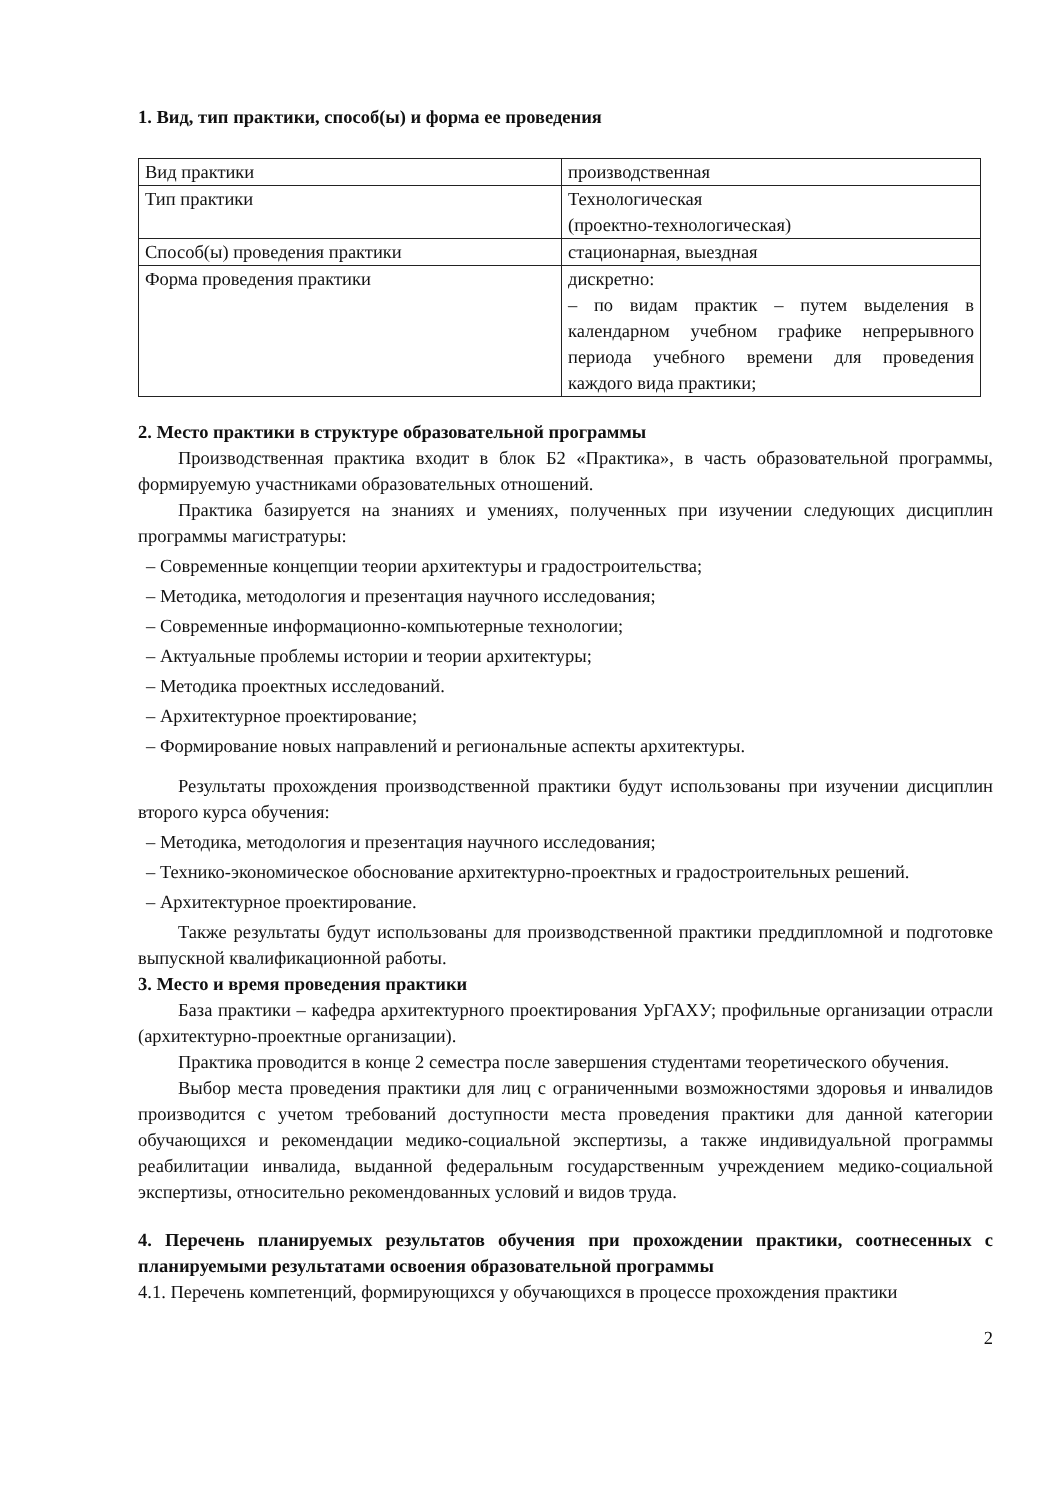1. Вид, тип практики, способ(ы) и форма ее проведения
| Вид практики | производственная |
| Тип практики | Технологическая (проектно-технологическая) |
| Способ(ы) проведения практики | стационарная, выездная |
| Форма проведения практики | дискретно: – по видам практик – путем выделения в календарном учебном графике непрерывного периода учебного времени для проведения каждого вида практики; |
2. Место практики в структуре образовательной программы
Производственная практика входит в блок Б2 «Практика», в часть образовательной программы, формируемую участниками образовательных отношений.
Практика базируется на знаниях и умениях, полученных при изучении следующих дисциплин программы магистратуры:
– Современные концепции теории архитектуры и градостроительства;
– Методика, методология и презентация научного исследования;
– Современные информационно-компьютерные технологии;
– Актуальные проблемы истории и теории архитектуры;
– Методика проектных исследований.
– Архитектурное проектирование;
– Формирование новых направлений и региональные аспекты архитектуры.
Результаты прохождения производственной практики будут использованы при изучении дисциплин второго курса обучения:
– Методика, методология и презентация научного исследования;
– Технико-экономическое обоснование архитектурно-проектных и градостроительных решений.
– Архитектурное проектирование.
Также результаты будут использованы для производственной практики преддипломной и подготовке выпускной квалификационной работы.
3. Место и время проведения практики
База практики – кафедра архитектурного проектирования УрГАХУ; профильные организации отрасли (архитектурно-проектные организации).
Практика проводится в конце 2 семестра после завершения студентами теоретического обучения.
Выбор места проведения практики для лиц с ограниченными возможностями здоровья и инвалидов производится с учетом требований доступности места проведения практики для данной категории обучающихся и рекомендации медико-социальной экспертизы, а также индивидуальной программы реабилитации инвалида, выданной федеральным государственным учреждением медико-социальной экспертизы, относительно рекомендованных условий и видов труда.
4. Перечень планируемых результатов обучения при прохождении практики, соотнесенных с планируемыми результатами освоения образовательной программы
4.1. Перечень компетенций, формирующихся у обучающихся в процессе прохождения практики
2